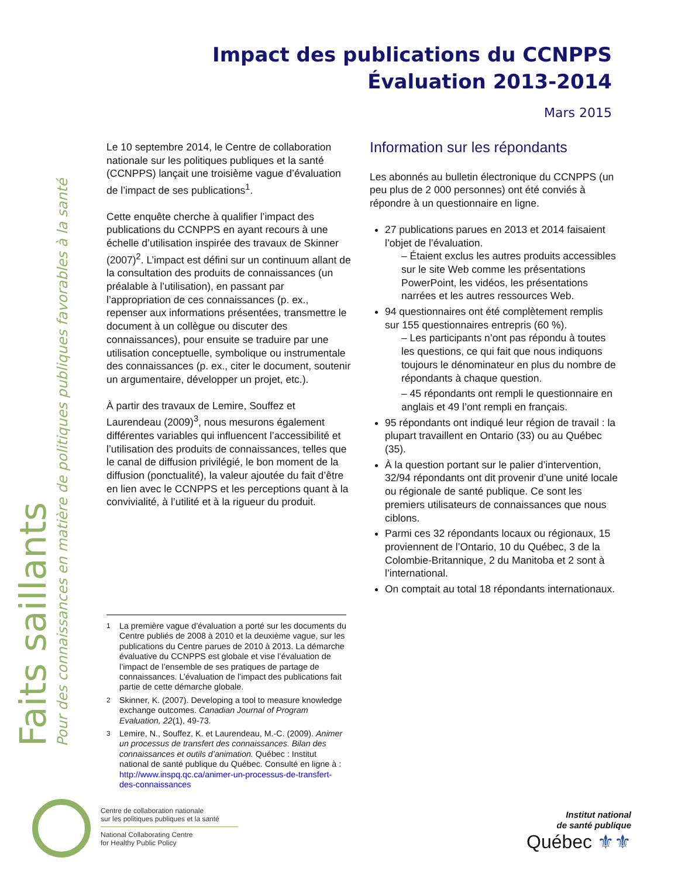Impact des publications du CCNPPS
Évaluation 2013-2014
Mars 2015
Faits saillants
Pour des connaissances en matière de politiques publiques favorables à la santé
Le 10 septembre 2014, le Centre de collaboration nationale sur les politiques publiques et la santé (CCNPPS) lançait une troisième vague d’évaluation de l’impact de ses publications<sup>1</sup>.
Cette enquête cherche à qualifier l’impact des publications du CCNPPS en ayant recours à une échelle d’utilisation inspirée des travaux de Skinner (2007)<sup>2</sup>. L’impact est défini sur un continuum allant de la consultation des produits de connaissances (un préalable à l’utilisation), en passant par l’appropriation de ces connaissances (p. ex., repenser aux informations présentées, transmettre le document à un collègue ou discuter des connaissances), pour ensuite se traduire par une utilisation conceptuelle, symbolique ou instrumentale des connaissances (p. ex., citer le document, soutenir un argumentaire, développer un projet, etc.).
À partir des travaux de Lemire, Souffez et Laurendeau (2009)<sup>3</sup>, nous mesurons également différentes variables qui influencent l’accessibilité et l’utilisation des produits de connaissances, telles que le canal de diffusion privilégié, le bon moment de la diffusion (ponctualité), la valeur ajoutée du fait d’être en lien avec le CCNPPS et les perceptions quant à la convivialité, à l’utilité et à la rigueur du produit.
<sup>1</sup> La première vague d’évaluation a porté sur les documents du Centre publiés de 2008 à 2010 et la deuxième vague, sur les publications du Centre parues de 2010 à 2013. La démarche évaluative du CCNPPS est globale et vise l’évaluation de l’impact de l’ensemble de ses pratiques de partage de connaissances. L’évaluation de l’impact des publications fait partie de cette démarche globale.
<sup>2</sup> Skinner, K. (2007). Developing a tool to measure knowledge exchange outcomes. Canadian Journal of Program Evaluation, 22(1), 49-73.
<sup>3</sup> Lemire, N., Souffez, K. et Laurendeau, M.-C. (2009). Animer un processus de transfert des connaissances. Bilan des connaissances et outils d’animation. Québec : Institut national de santé publique du Québec. Consulté en ligne à : http://www.inspq.qc.ca/animer-un-processus-de-transfert-des-connaissances
Information sur les répondants
Les abonnés au bulletin électronique du CCNPPS (un peu plus de 2 000 personnes) ont été conviés à répondre à un questionnaire en ligne.
27 publications parues en 2013 et 2014 faisaient l’objet de l’évaluation.
– Étaient exclus les autres produits accessibles sur le site Web comme les présentations PowerPoint, les vidéos, les présentations narrées et les autres ressources Web.
94 questionnaires ont été complètement remplis sur 155 questionnaires entrepris (60 %).
– Les participants n’ont pas répondu à toutes les questions, ce qui fait que nous indiquons toujours le dénominateur en plus du nombre de répondants à chaque question.
– 45 répondants ont rempli le questionnaire en anglais et 49 l’ont rempli en français.
95 répondants ont indiqué leur région de travail : la plupart travaillent en Ontario (33) ou au Québec (35).
À la question portant sur le palier d’intervention, 32/94 répondants ont dit provenir d’une unité locale ou régionale de santé publique. Ce sont les premiers utilisateurs de connaissances que nous ciblons.
Parmi ces 32 répondants locaux ou régionaux, 15 proviennent de l’Ontario, 10 du Québec, 3 de la Colombie-Britannique, 2 du Manitoba et 2 sont à l’international.
On comptait au total 18 répondants internationaux.
Centre de collaboration nationale
sur les politiques publiques et la santé
National Collaborating Centre
for Healthy Public Policy
Institut national
de santé publique
Québec ⚜⚜